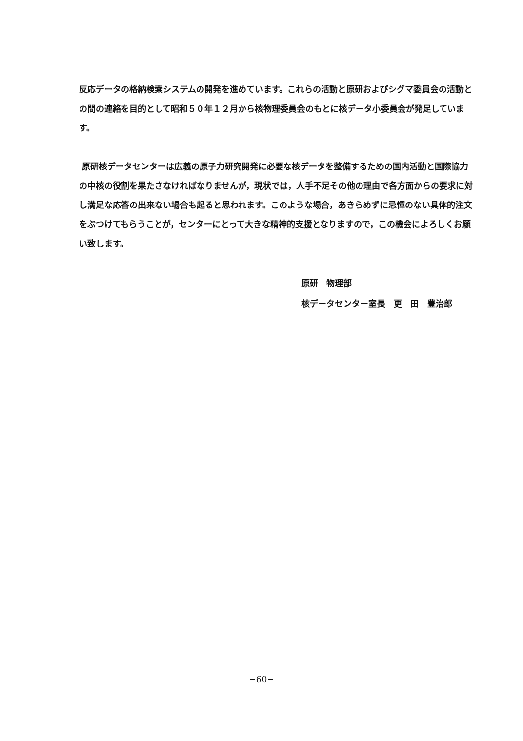反応データの格納検索システムの開発を進めています。これらの活動と原研およびシグマ委員会の活動との間の連絡を目的として昭和５０年１２月から核物理委員会のもとに核データ小委員会が発足しています。
原研核データセンターは広義の原子力研究開発に必要な核データを整備するための国内活動と国際協力の中核の役割を果たさなければなりませんが，現状では，人手不足その他の理由で各方面からの要求に対し満足な応答の出来ない場合も起ると思われます。このような場合，あきらめずに忌憚のない具体的注文をぶつけてもらうことが，センターにとって大きな精神的支援となりますので，この機会によろしくお願い致します。
原研　物理部
核データセンター室長　更　田　豊治郎
−60−